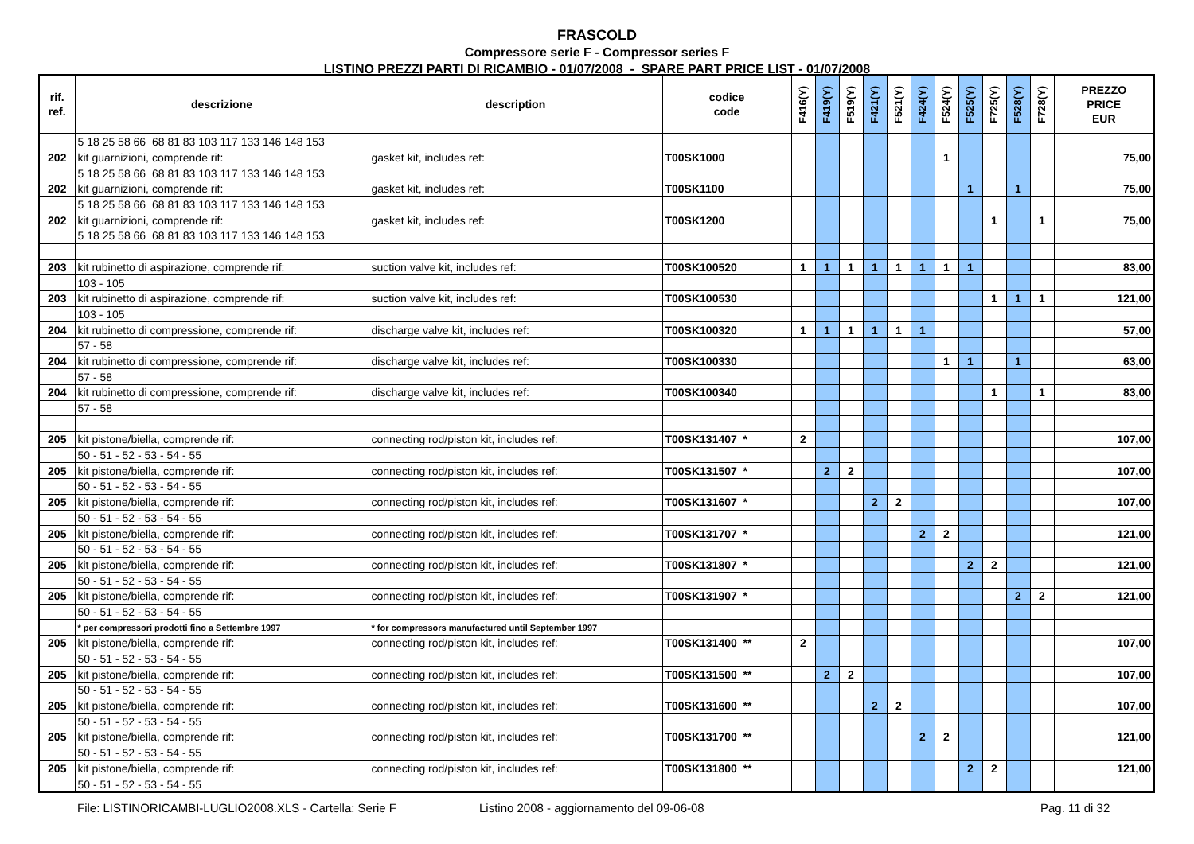FRASCOLD
Compressore serie F - Compressor series F
LISTINO PREZZI PARTI DI RICAMBIO - 01/07/2008 - SPARE PART PRICE LIST - 01/07/2008
| rif. ref. | descrizione | description | codice code | F416(Y) | F419(Y) | F519(Y) | F421(Y) | F521(Y) | F424(Y) | F524(Y) | F525(Y) | F725(Y) | F528(Y) | F728(Y) | PREZZO PRICE EUR |
| --- | --- | --- | --- | --- | --- | --- | --- | --- | --- | --- | --- | --- | --- | --- | --- |
| | 5 18 25 58 66 68 81 83 103 117 133 146 148 153 | | | | | | | | | | | | | | |
| 202 | kit guarnizioni, comprende rif: | gasket kit, includes ref: | T00SK1000 | | | | | | | 1 | | | | | 75,00 |
| | 5 18 25 58 66 68 81 83 103 117 133 146 148 153 | | | | | | | | | | | | | | |
| 202 | kit guarnizioni, comprende rif: | gasket kit, includes ref: | T00SK1100 | | | | | | | | 1 | | 1 | | 75,00 |
| | 5 18 25 58 66 68 81 83 103 117 133 146 148 153 | | | | | | | | | | | | | | |
| 202 | kit guarnizioni, comprende rif: | gasket kit, includes ref: | T00SK1200 | | | | | | | | | 1 | | 1 | 75,00 |
| | 5 18 25 58 66 68 81 83 103 117 133 146 148 153 | | | | | | | | | | | | | | |
| 203 | kit rubinetto di aspirazione, comprende rif: | suction valve kit, includes ref: | T00SK100520 | 1 | 1 | 1 | 1 | 1 | 1 | 1 | 1 | | | | 83,00 |
| | 103 - 105 | | | | | | | | | | | | | | |
| 203 | kit rubinetto di aspirazione, comprende rif: | suction valve kit, includes ref: | T00SK100530 | | | | | | | | | 1 | 1 | 1 | 121,00 |
| | 103 - 105 | | | | | | | | | | | | | | |
| 204 | kit rubinetto di compressione, comprende rif: | discharge valve kit, includes ref: | T00SK100320 | 1 | 1 | 1 | 1 | 1 | 1 | | | | | | 57,00 |
| | 57 - 58 | | | | | | | | | | | | | | |
| 204 | kit rubinetto di compressione, comprende rif: | discharge valve kit, includes ref: | T00SK100330 | | | | | | | 1 | 1 | | 1 | | 63,00 |
| | 57 - 58 | | | | | | | | | | | | | | |
| 204 | kit rubinetto di compressione, comprende rif: | discharge valve kit, includes ref: | T00SK100340 | | | | | | | | | 1 | | 1 | 83,00 |
| | 57 - 58 | | | | | | | | | | | | | | |
| 205 | kit pistone/biella, comprende rif: | connecting rod/piston kit, includes ref: | T00SK131407 * | 2 | | | | | | | | | | | 107,00 |
| | 50 - 51 - 52 - 53 - 54 - 55 | | | | | | | | | | | | | | |
| 205 | kit pistone/biella, comprende rif: | connecting rod/piston kit, includes ref: | T00SK131507 * | | 2 | 2 | | | | | | | | | 107,00 |
| | 50 - 51 - 52 - 53 - 54 - 55 | | | | | | | | | | | | | | |
| 205 | kit pistone/biella, comprende rif: | connecting rod/piston kit, includes ref: | T00SK131607 * | | | | 2 | 2 | | | | | | | 107,00 |
| | 50 - 51 - 52 - 53 - 54 - 55 | | | | | | | | | | | | | | |
| 205 | kit pistone/biella, comprende rif: | connecting rod/piston kit, includes ref: | T00SK131707 * | | | | | | 2 | 2 | | | | | 121,00 |
| | 50 - 51 - 52 - 53 - 54 - 55 | | | | | | | | | | | | | | |
| 205 | kit pistone/biella, comprende rif: | connecting rod/piston kit, includes ref: | T00SK131807 * | | | | | | | | 2 | 2 | | | 121,00 |
| | 50 - 51 - 52 - 53 - 54 - 55 | | | | | | | | | | | | | | |
| 205 | kit pistone/biella, comprende rif: | connecting rod/piston kit, includes ref: | T00SK131907 * | | | | | | | | | | 2 | 2 | 121,00 |
| | 50 - 51 - 52 - 53 - 54 - 55 | | | | | | | | | | | | | | |
| | * per compressori prodotti fino a Settembre 1997 | * for compressors manufactured until September 1997 | | | | | | | | | | | | | |
| 205 | kit pistone/biella, comprende rif: | connecting rod/piston kit, includes ref: | T00SK131400 ** | 2 | | | | | | | | | | | 107,00 |
| | 50 - 51 - 52 - 53 - 54 - 55 | | | | | | | | | | | | | | |
| 205 | kit pistone/biella, comprende rif: | connecting rod/piston kit, includes ref: | T00SK131500 ** | | 2 | 2 | | | | | | | | | 107,00 |
| | 50 - 51 - 52 - 53 - 54 - 55 | | | | | | | | | | | | | | |
| 205 | kit pistone/biella, comprende rif: | connecting rod/piston kit, includes ref: | T00SK131600 ** | | | | 2 | 2 | | | | | | | 107,00 |
| | 50 - 51 - 52 - 53 - 54 - 55 | | | | | | | | | | | | | | |
| 205 | kit pistone/biella, comprende rif: | connecting rod/piston kit, includes ref: | T00SK131700 ** | | | | | | 2 | 2 | | | | | 121,00 |
| | 50 - 51 - 52 - 53 - 54 - 55 | | | | | | | | | | | | | | |
| 205 | kit pistone/biella, comprende rif: | connecting rod/piston kit, includes ref: | T00SK131800 ** | | | | | | | | 2 | 2 | | | 121,00 |
| | 50 - 51 - 52 - 53 - 54 - 55 | | | | | | | | | | | | | | |
File: LISTINORICAMBI-LUGLIO2008.XLS - Cartella: Serie F Listino 2008 - aggiornamento del 09-06-08 Pag. 11 di 32